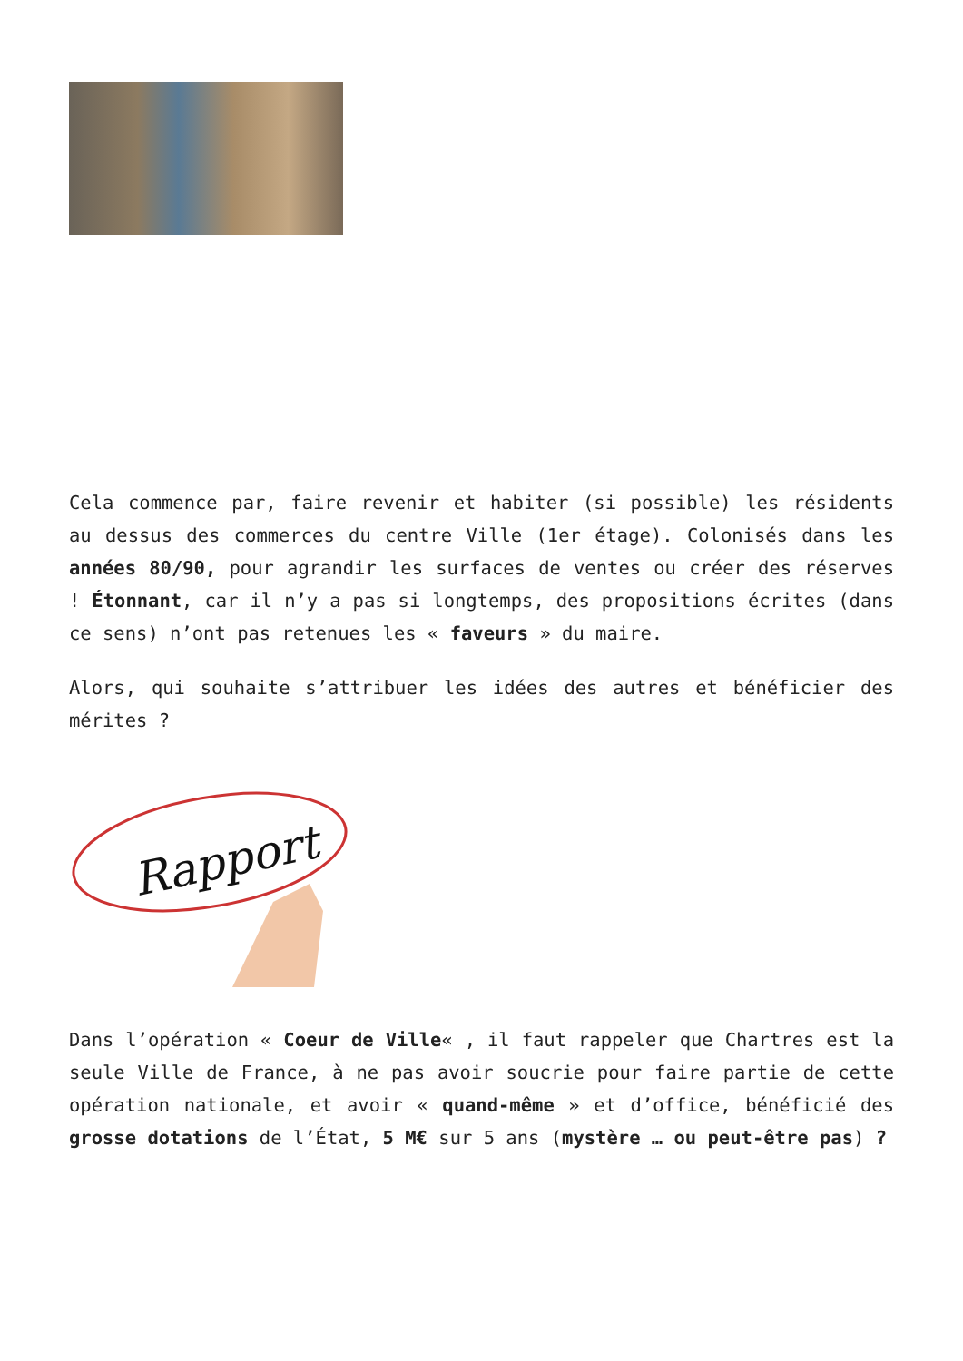Cela commence par, faire revenir et habiter (si possible) les résidents au dessus des commerces du centre Ville (1er étage). Colonisés dans les années 80/90, pour agrandir les surfaces de ventes ou créer des réserves ! Étonnant, car il n’y a pas si longtemps, des propositions écrites (dans ce sens) n’ont pas retenues les « faveurs » du maire.
Alors, qui souhaite s’attribuer les idées des autres et bénéficier des mérites ?
Rapport
Dans l’opération « Coeur de Ville« , il faut rappeler que Chartres est la seule Ville de France, à ne pas avoir soucrie pour faire partie de cette opération nationale, et avoir « quand-même » et d’office, bénéficié des grosse dotations de l’État, 5 M€ sur 5 ans (mystère … ou peut-être pas) ?